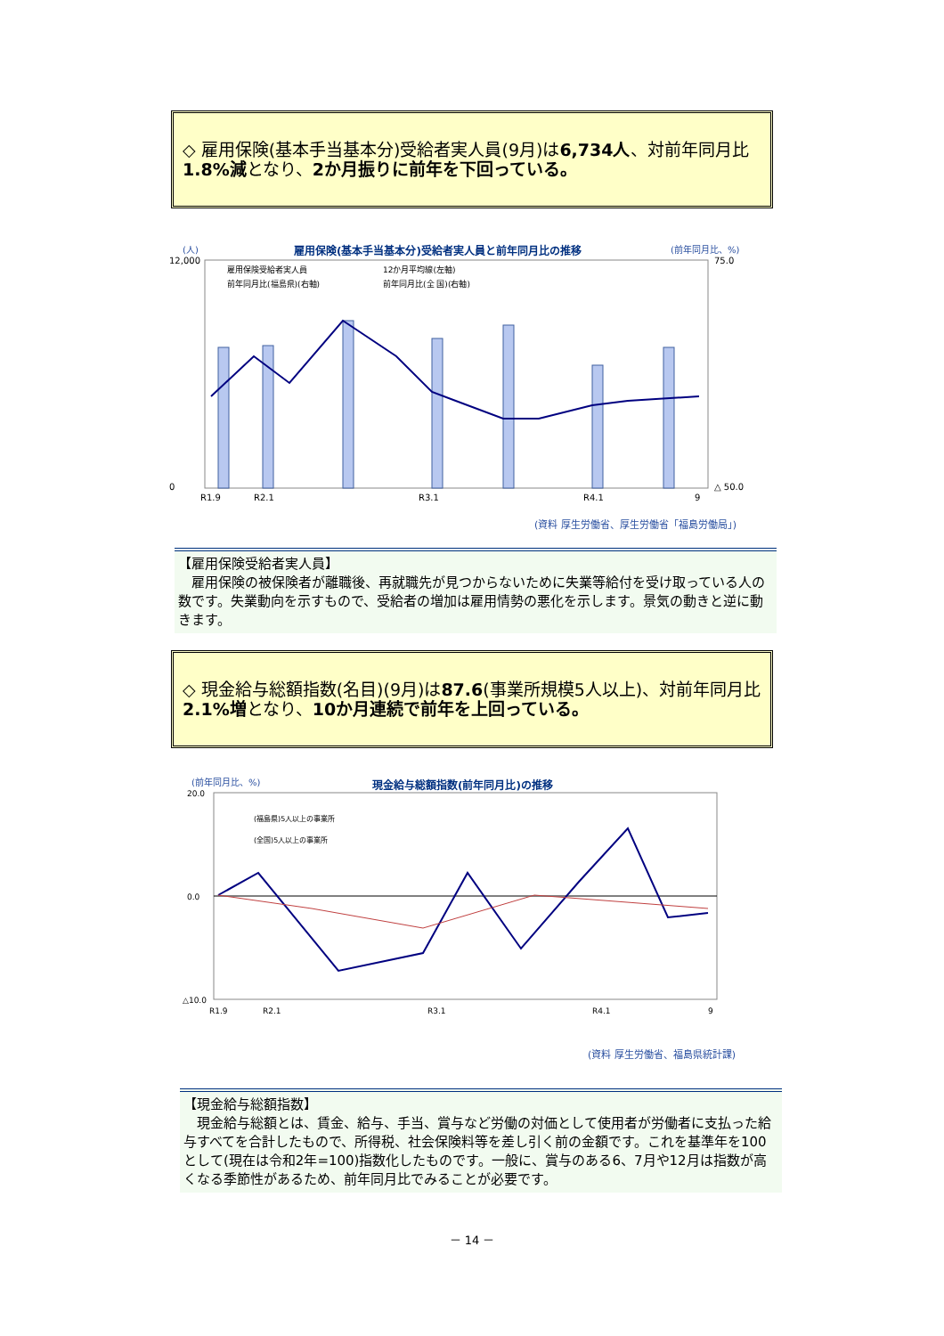◇ 雇用保険(基本手当基本分)受給者実人員(9月)は6,734人、対前年同月比1.8%減となり、2か月振りに前年を下回っている。
(人)
雇用保険(基本手当基本分)受給者実人員と前年同月比の推移
(前年同月比、%)
12,000
0
75.0
△ 50.0
R1.9
R2.1
R3.1
R4.1
9
雇用保険受給者実人員
12か月平均線(左軸)
前年同月比(福島県)(右軸)
前年同月比(全 国)(右軸)
(資料 厚生労働省、厚生労働省「福島労働局」)
【雇用保険受給者実人員】
　雇用保険の被保険者が離職後、再就職先が見つからないために失業等給付を受け取っている人の数です。失業動向を示すもので、受給者の増加は雇用情勢の悪化を示します。景気の動きと逆に動きます。
◇ 現金給与総額指数(名目)(9月)は87.6(事業所規模5人以上)、対前年同月比2.1%増となり、10か月連続で前年を上回っている。
(前年同月比、%)
現金給与総額指数(前年同月比)の推移
20.0
0.0
△10.0
R1.9
R2.1
R3.1
R4.1
9
(福島県)5人以上の事業所
(全国)5人以上の事業所
(資料 厚生労働省、福島県統計課)
【現金給与総額指数】
　現金給与総額とは、賃金、給与、手当、賞与など労働の対価として使用者が労働者に支払った給与すべてを合計したもので、所得税、社会保険料等を差し引く前の金額です。これを基準年を100として(現在は令和2年=100)指数化したものです。一般に、賞与のある6、7月や12月は指数が高くなる季節性があるため、前年同月比でみることが必要です。
－ 14 －